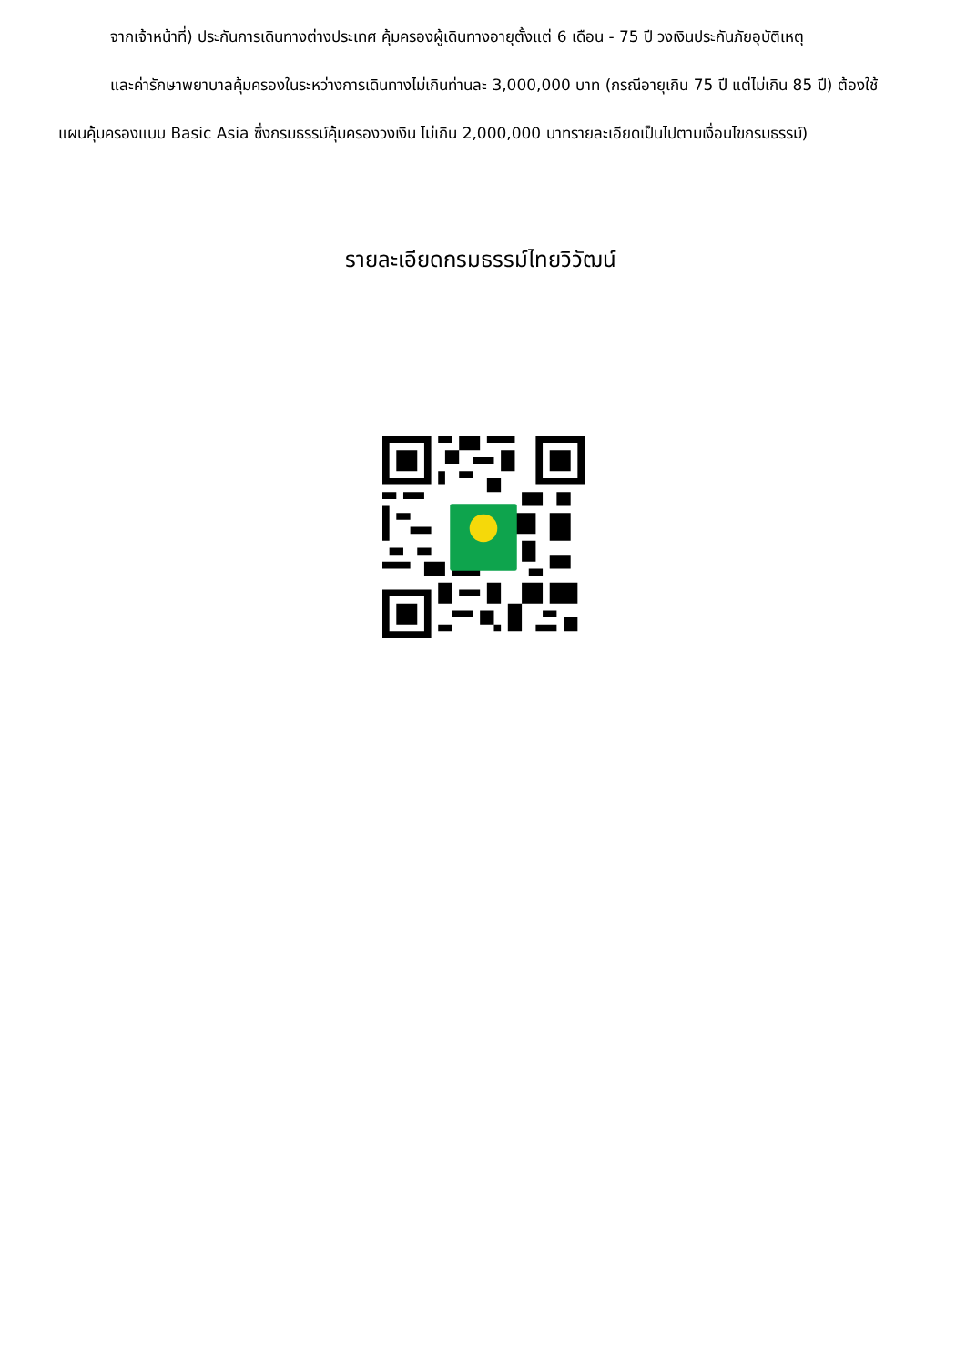จากเจ้าหน้าที่) ประกันการเดินทางต่างประเทศ คุ้มครองผู้เดินทางอายุตั้งแต่ 6 เดือน - 75 ปี วงเงินประกันภัยอุบัติเหตุ
และค่ารักษาพยาบาลคุ้มครองในระหว่างการเดินทางไม่เกินท่านละ 3,000,000 บาท (กรณีอายุเกิน 75 ปี แต่ไม่เกิน 85 ปี) ต้องใช้แผนคุ้มครองแบบ Basic Asia ซึ่งกรมธรรม์คุ้มครองวงเงิน ไม่เกิน 2,000,000 บาทรายละเอียดเป็นไปตามเงื่อนไขกรมธรรม์)
รายละเอียดกรมธรรม์ไทยวิวัฒน์